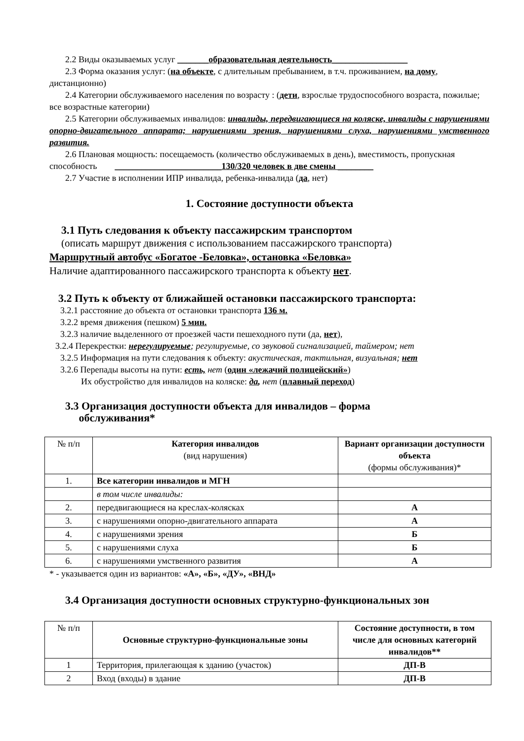2.2 Виды оказываемых услуг _______образовательная деятельность_________________
2.3 Форма оказания услуг: (на объекте, с длительным пребыванием, в т.ч. проживанием, на дому, дистанционно)
2.4 Категории обслуживаемого населения по возрасту : (дети, взрослые трудоспособного возраста, пожилые; все возрастные категории)
2.5 Категории обслуживаемых инвалидов: инвалиды, передвигающиеся на коляске, инвалиды с нарушениями опорно-двигательного аппарата; нарушениями зрения, нарушениями слуха, нарушениями умственного развития.
2.6 Плановая мощность: посещаемость (количество обслуживаемых в день), вместимость, пропускная способность ________________________130/320 человек в две смены ________
2.7 Участие в исполнении ИПР инвалида, ребенка-инвалида (да, нет)
1. Состояние доступности объекта
3.1 Путь следования к объекту пассажирским транспортом
(описать маршрут движения с использованием пассажирского транспорта)
Маршрутный автобус «Богатое -Беловка», остановка «Беловка»
Наличие адаптированного пассажирского транспорта к объекту нет.
3.2 Путь к объекту от ближайшей остановки пассажирского транспорта:
3.2.1 расстояние до объекта от остановки транспорта 136 м.
3.2.2 время движения (пешком) 5 мин.
3.2.3 наличие выделенного от проезжей части пешеходного пути (да, нет),
3.2.4 Перекрестки: нерегулируемые; регулируемые, со звуковой сигнализацией, таймером; нет
3.2.5 Информация на пути следования к объекту: акустическая, тактильная, визуальная; нет
3.2.6 Перепады высоты на пути: есть, нет (один «лежачий полицейский»)
Их обустройство для инвалидов на коляске: да, нет (плавный переход)
3.3 Организация доступности объекта для инвалидов – форма
обслуживания*
| № п/п | Категория инвалидов (вид нарушения) | Вариант организации доступности объекта (формы обслуживания)* |
| 1. | Все категории инвалидов и МГН | |
| | в том числе инвалиды: | |
| 2. | передвигающиеся на креслах-колясках | А |
| 3. | с нарушениями опорно-двигательного аппарата | А |
| 4. | с нарушениями зрения | Б |
| 5. | с нарушениями слуха | Б |
| 6. | с нарушениями умственного развития | А |
* - указывается один из вариантов: «А», «Б», «ДУ», «ВНД»
3.4 Организация доступности основных структурно-функциональных зон
| № п/п | Основные структурно-функциональные зоны | Состояние доступности, в том числе для основных категорий инвалидов** |
| 1 | Территория, прилегающая к зданию (участок) | ДП-В |
| 2 | Вход (входы) в здание | ДП-В |